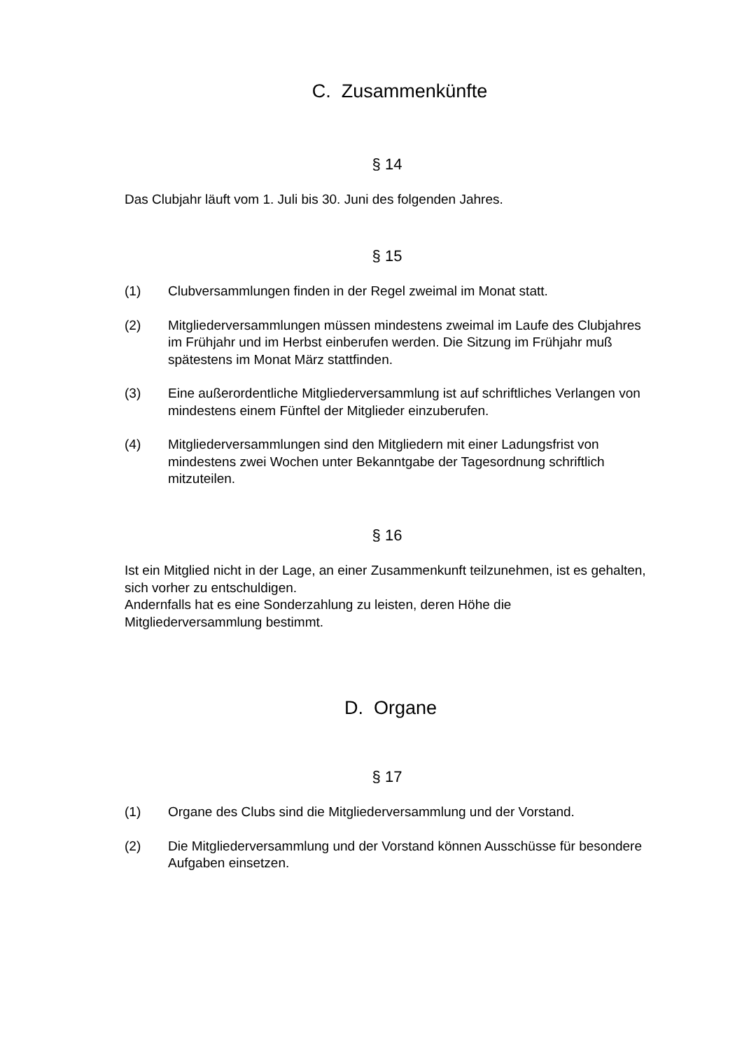C. Zusammenkünfte
§ 14
Das Clubjahr läuft vom 1. Juli bis 30. Juni des folgenden Jahres.
§ 15
(1) Clubversammlungen finden in der Regel zweimal im Monat statt.
(2) Mitgliederversammlungen müssen mindestens zweimal im Laufe des Clubjahres im Frühjahr und im Herbst einberufen werden. Die Sitzung im Frühjahr muß spätestens im Monat März stattfinden.
(3) Eine außerordentliche Mitgliederversammlung ist auf schriftliches Verlangen von mindestens einem Fünftel der Mitglieder einzuberufen.
(4) Mitgliederversammlungen sind den Mitgliedern mit einer Ladungsfrist von mindestens zwei Wochen unter Bekanntgabe der Tagesordnung schriftlich mitzuteilen.
§ 16
Ist ein Mitglied nicht in der Lage, an einer Zusammenkunft teilzunehmen, ist es gehalten, sich vorher zu entschuldigen.
Andernfalls hat es eine Sonderzahlung zu leisten, deren Höhe die Mitgliederversammlung bestimmt.
D. Organe
§ 17
(1) Organe des Clubs sind die Mitgliederversammlung und der Vorstand.
(2) Die Mitgliederversammlung und der Vorstand können Ausschüsse für besondere Aufgaben einsetzen.